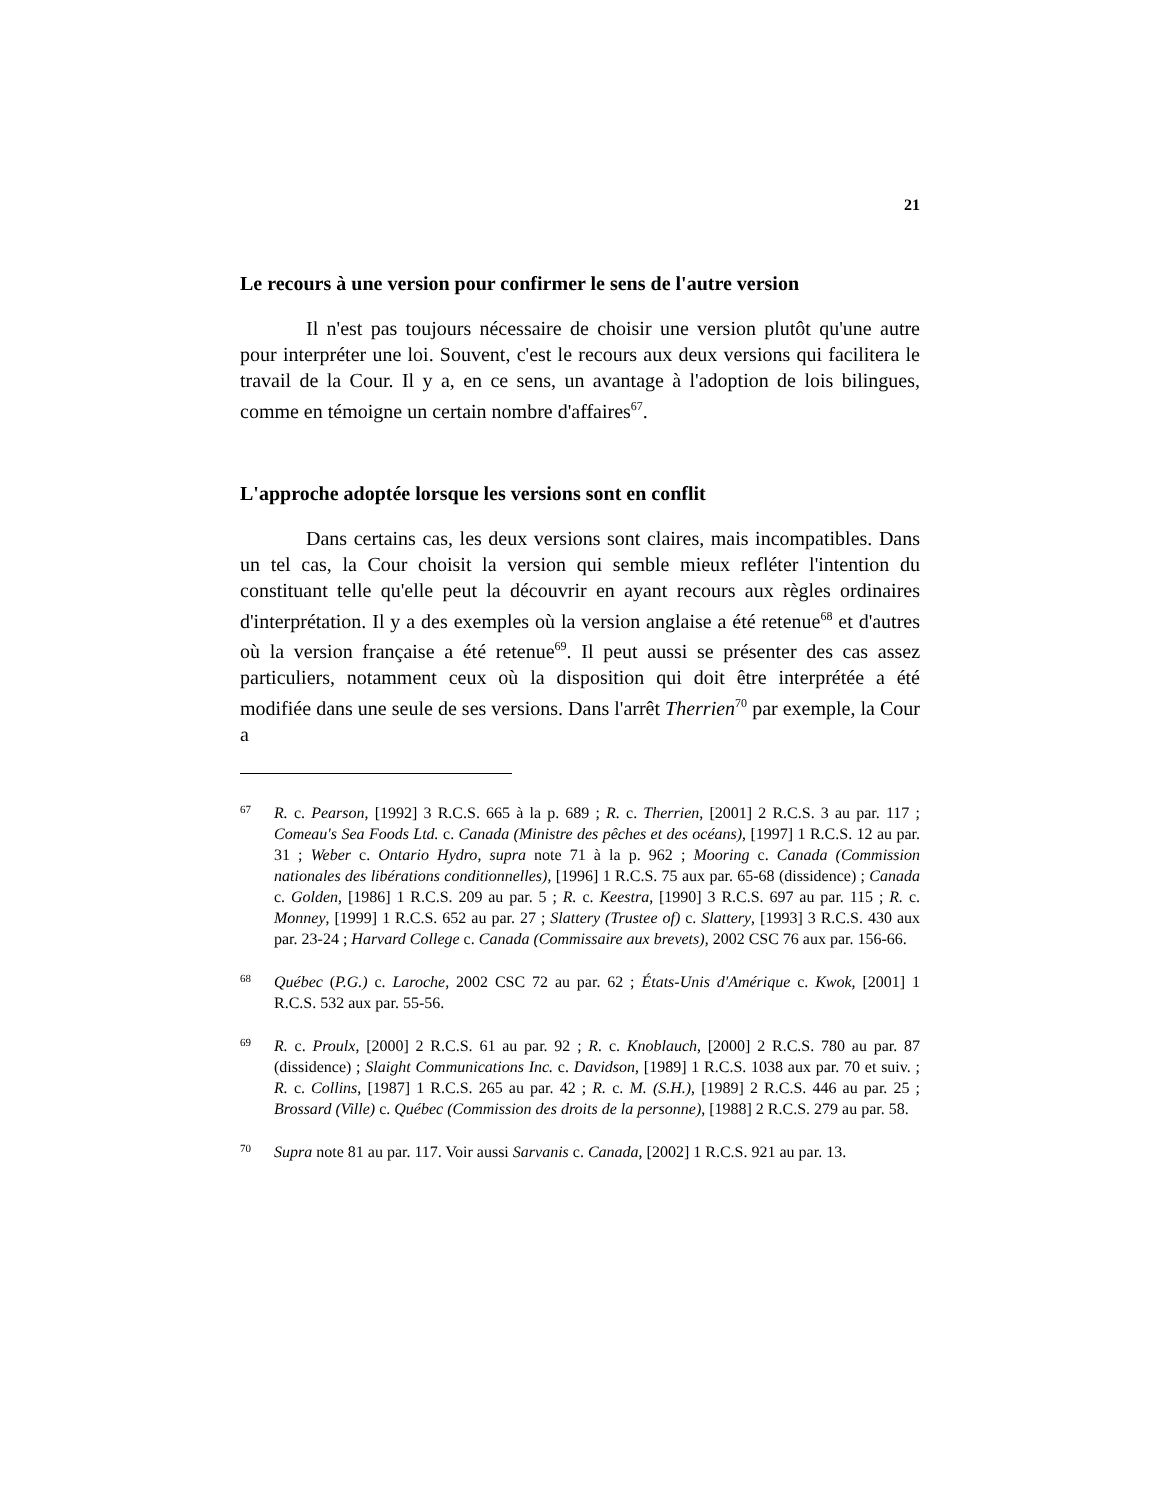21
Le recours à une version pour confirmer le sens de l'autre version
Il n'est pas toujours nécessaire de choisir une version plutôt qu'une autre pour interpréter une loi. Souvent, c'est le recours aux deux versions qui facilitera le travail de la Cour. Il y a, en ce sens, un avantage à l'adoption de lois bilingues, comme en témoigne un certain nombre d'affaires<sup>67</sup>.
L'approche adoptée lorsque les versions sont en conflit
Dans certains cas, les deux versions sont claires, mais incompatibles. Dans un tel cas, la Cour choisit la version qui semble mieux refléter l'intention du constituant telle qu'elle peut la découvrir en ayant recours aux règles ordinaires d'interprétation. Il y a des exemples où la version anglaise a été retenue<sup>68</sup> et d'autres où la version française a été retenue<sup>69</sup>. Il peut aussi se présenter des cas assez particuliers, notamment ceux où la disposition qui doit être interprétée a été modifiée dans une seule de ses versions. Dans l'arrêt Therrien<sup>70</sup> par exemple, la Cour a
67 R. c. Pearson, [1992] 3 R.C.S. 665 à la p. 689 ; R. c. Therrien, [2001] 2 R.C.S. 3 au par. 117 ; Comeau's Sea Foods Ltd. c. Canada (Ministre des pêches et des océans), [1997] 1 R.C.S. 12 au par. 31 ; Weber c. Ontario Hydro, supra note 71 à la p. 962 ; Mooring c. Canada (Commission nationales des libérations conditionnelles), [1996] 1 R.C.S. 75 aux par. 65-68 (dissidence) ; Canada c. Golden, [1986] 1 R.C.S. 209 au par. 5 ; R. c. Keestra, [1990] 3 R.C.S. 697 au par. 115 ; R. c. Monney, [1999] 1 R.C.S. 652 au par. 27 ; Slattery (Trustee of) c. Slattery, [1993] 3 R.C.S. 430 aux par. 23-24 ; Harvard College c. Canada (Commissaire aux brevets), 2002 CSC 76 aux par. 156-66.
68 Québec (P.G.) c. Laroche, 2002 CSC 72 au par. 62 ; États-Unis d'Amérique c. Kwok, [2001] 1 R.C.S. 532 aux par. 55-56.
69 R. c. Proulx, [2000] 2 R.C.S. 61 au par. 92 ; R. c. Knoblauch, [2000] 2 R.C.S. 780 au par. 87 (dissidence) ; Slaight Communications Inc. c. Davidson, [1989] 1 R.C.S. 1038 aux par. 70 et suiv. ; R. c. Collins, [1987] 1 R.C.S. 265 au par. 42 ; R. c. M. (S.H.), [1989] 2 R.C.S. 446 au par. 25 ; Brossard (Ville) c. Québec (Commission des droits de la personne), [1988] 2 R.C.S. 279 au par. 58.
70 Supra note 81 au par. 117. Voir aussi Sarvanis c. Canada, [2002] 1 R.C.S. 921 au par. 13.